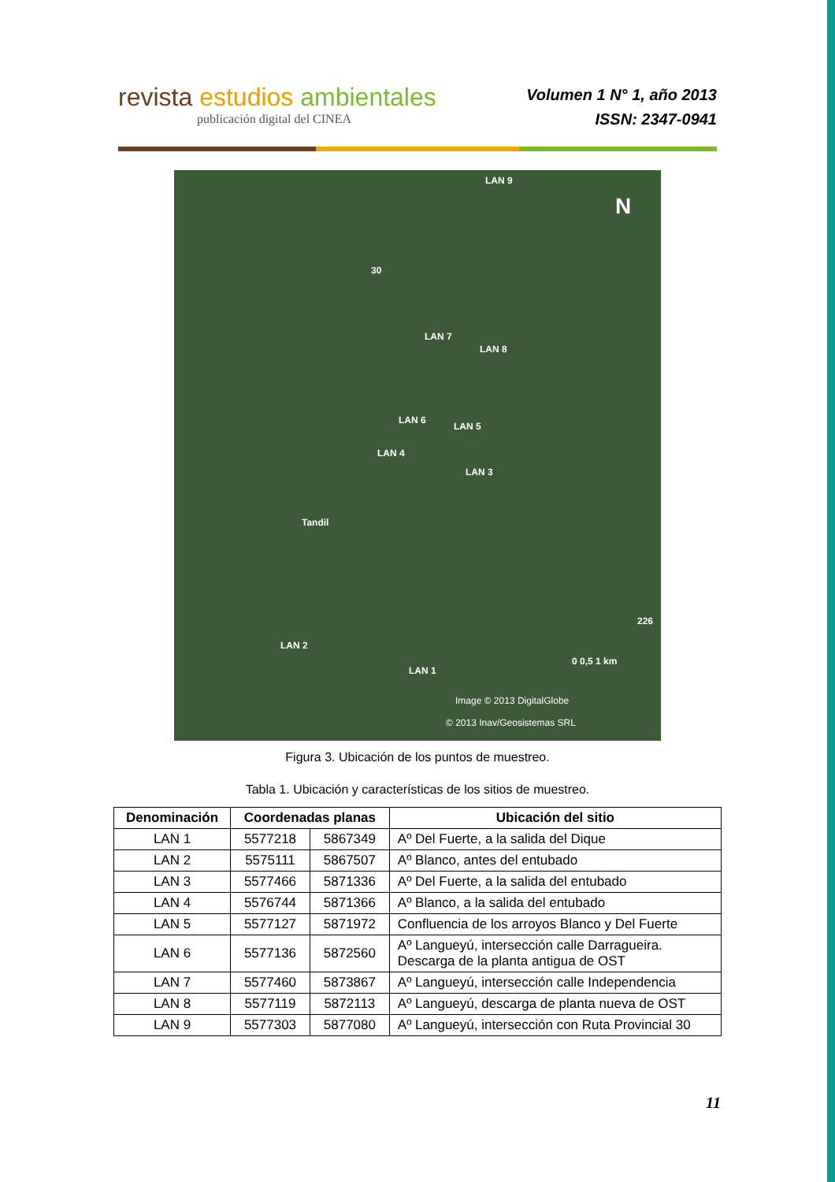revista estudios ambientales
publicación digital del CINEA
Volumen 1 N° 1, año 2013
ISSN: 2347-0941
LAN 9
N
30
LAN 7
LAN 8
LAN 6
LAN 5
LAN 4
LAN 3
Tandil
LAN 2
LAN 1
226
0 0,5 1 km
Image © 2013 DigitalGlobe
© 2013 Inav/Geosistemas SRL
Figura 3. Ubicación de los puntos de muestreo.
Tabla 1. Ubicación y características de los sitios de muestreo.
| Denominación | Coordenadas planas | | Ubicación del sitio |
| --- | --- | --- | --- |
| LAN 1 | 5577218 | 5867349 | Aº Del Fuerte, a la salida del Dique |
| LAN 2 | 5575111 | 5867507 | Aº Blanco, antes del entubado |
| LAN 3 | 5577466 | 5871336 | Aº Del Fuerte, a la salida del entubado |
| LAN 4 | 5576744 | 5871366 | Aº Blanco, a la salida del entubado |
| LAN 5 | 5577127 | 5871972 | Confluencia de los arroyos Blanco y Del Fuerte |
| LAN 6 | 5577136 | 5872560 | Aº Langueyú, intersección calle Darragueira. Descarga de la planta antigua de OST |
| LAN 7 | 5577460 | 5873867 | Aº Langueyú, intersección calle Independencia |
| LAN 8 | 5577119 | 5872113 | Aº Langueyú, descarga de planta nueva de OST |
| LAN 9 | 5577303 | 5877080 | Aº Langueyú, intersección con Ruta Provincial 30 |
11